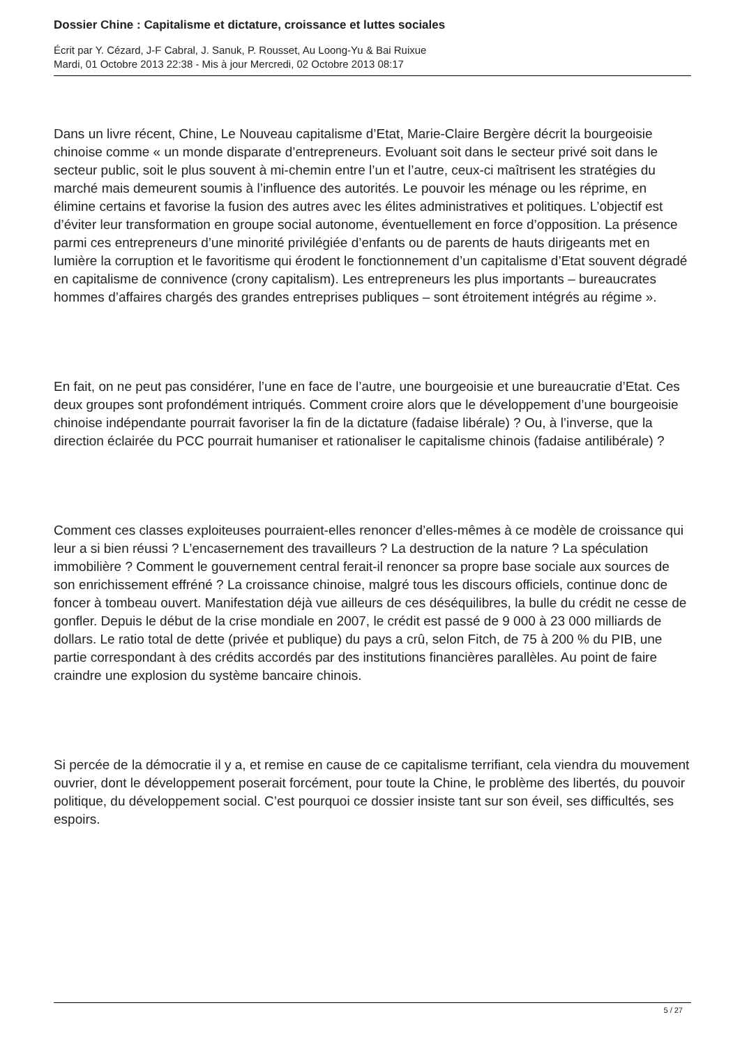Dossier Chine : Capitalisme et dictature, croissance et luttes sociales
Écrit par Y. Cézard, J-F Cabral, J. Sanuk, P. Rousset, Au Loong-Yu & Bai Ruixue
Mardi, 01 Octobre 2013 22:38 - Mis à jour Mercredi, 02 Octobre 2013 08:17
Dans un livre récent, Chine, Le Nouveau capitalisme d’Etat, Marie-Claire Bergère décrit la bourgeoisie chinoise comme « un monde disparate d’entrepreneurs. Evoluant soit dans le secteur privé soit dans le secteur public, soit le plus souvent à mi-chemin entre l’un et l’autre, ceux-ci maîtrisent les stratégies du marché mais demeurent soumis à l’influence des autorités. Le pouvoir les ménage ou les réprime, en élimine certains et favorise la fusion des autres avec les élites administratives et politiques. L’objectif est d’éviter leur transformation en groupe social autonome, éventuellement en force d’opposition. La présence parmi ces entrepreneurs d’une minorité privilégiée d’enfants ou de parents de hauts dirigeants met en lumière la corruption et le favoritisme qui érodent le fonctionnement d’un capitalisme d’Etat souvent dégradé en capitalisme de connivence (crony capitalism). Les entrepreneurs les plus importants – bureaucrates hommes d’affaires chargés des grandes entreprises publiques – sont étroitement intégrés au régime ».
En fait, on ne peut pas considérer, l’une en face de l’autre, une bourgeoisie et une bureaucratie d’Etat. Ces deux groupes sont profondément intriqués. Comment croire alors que le développement d’une bourgeoisie chinoise indépendante pourrait favoriser la fin de la dictature (fadaise libérale) ? Ou, à l’inverse, que la direction éclairée du PCC pourrait humaniser et rationaliser le capitalisme chinois (fadaise antilibérale) ?
Comment ces classes exploiteuses pourraient-elles renoncer d’elles-mêmes à ce modèle de croissance qui leur a si bien réussi ? L’encasernement des travailleurs ? La destruction de la nature ? La spéculation immobilière ? Comment le gouvernement central ferait-il renoncer sa propre base sociale aux sources de son enrichissement effréné ? La croissance chinoise, malgré tous les discours officiels, continue donc de foncer à tombeau ouvert. Manifestation déjà vue ailleurs de ces déséquilibres, la bulle du crédit ne cesse de gonfler. Depuis le début de la crise mondiale en 2007, le crédit est passé de 9 000 à 23 000 milliards de dollars. Le ratio total de dette (privée et publique) du pays a crû, selon Fitch, de 75 à 200 % du PIB, une partie correspondant à des crédits accordés par des institutions financières parallèles. Au point de faire craindre une explosion du système bancaire chinois.
Si percée de la démocratie il y a, et remise en cause de ce capitalisme terrifiant, cela viendra du mouvement ouvrier, dont le développement poserait forcément, pour toute la Chine, le problème des libertés, du pouvoir politique, du développement social. C’est pourquoi ce dossier insiste tant sur son éveil, ses difficultés, ses espoirs.
5 / 27